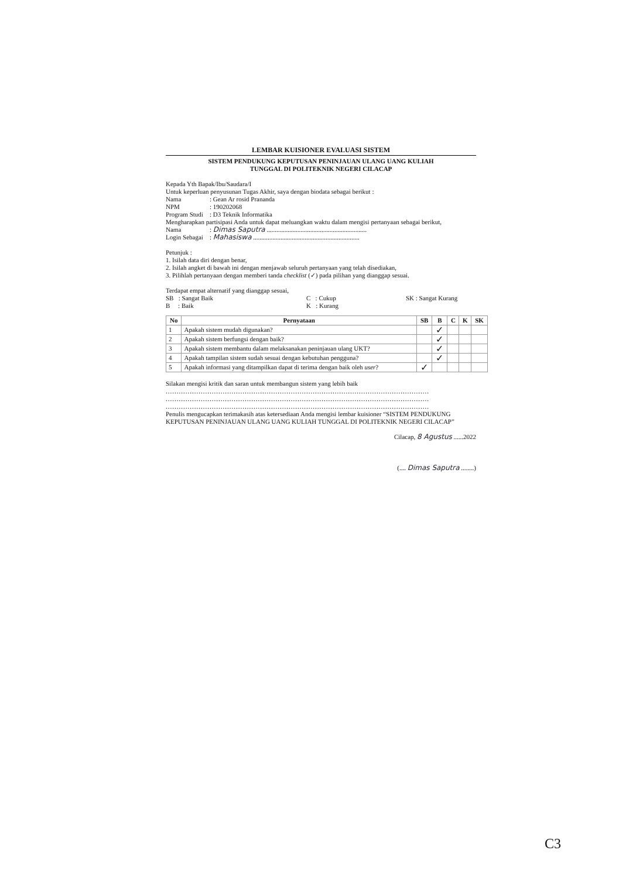LEMBAR KUISIONER EVALUASI SISTEM
SISTEM PENDUKUNG KEPUTUSAN PENINJAUAN ULANG UANG KULIAH
TUNGGAL DI POLITEKNIK NEGERI CILACAP
Kepada Yth Bapak/Ibu/Saudara/I
Untuk keperluan penyusunan Tugas Akhir, saya dengan biodata sebagai berikut :
Nama: Gean Ar rosid Prananda
NPM: 190202068
Program Studi: D3 Teknik Informatika
Mengharapkan partisipasi Anda untuk dapat meluangkan waktu dalam mengisi pertanyaan sebagai berikut,
Nama: Dimas Saputra ..............................................................
Login Sebagai: Mahasiswa ..................................................................
Petunjuk :
1. Isilah data diri dengan benar,
2. Isilah angket di bawah ini dengan menjawab seluruh pertanyaan yang telah disediakan,
3. Pilihlah pertanyaan dengan memberi tanda checklist (✓) pada pilihan yang dianggap sesuai.
Terdapat empat alternatif yang dianggap sesuai,
SB : Sangat Baik C : Cukup SK : Sangat Kurang
B : Baik K : Kurang
| No | Pernyataan | SB | B | C | K | SK |
| --- | --- | --- | --- | --- | --- | --- |
| 1 | Apakah sistem mudah digunakan? | | ✓ | | | |
| 2 | Apakah sistem berfungsi dengan baik? | | ✓ | | | |
| 3 | Apakah sistem membantu dalam melaksanakan peninjauan ulang UKT? | | ✓ | | | |
| 4 | Apakah tampilan sistem sudah sesuai dengan kebutuhan pengguna? | | ✓ | | | |
| 5 | Apakah informasi yang ditampilkan dapat di terima dengan baik oleh user ? | ✓ | | | | |
Silakan mengisi kritik dan saran untuk membangun sistem yang lebih baik
........................................................................................................................
........................................................................................................................
........................................................................................................................
Penulis mengucapkan terimakasih atas ketersediaan Anda mengisi lembar kuisioner “SISTEM PENDUKUNG KEPUTUSAN PENINJAUAN ULANG UANG KULIAH TUNGGAL DI POLITEKNIK NEGERI CILACAP”
Cilacap, 8 Agustus ......2022
(.... Dimas Saputra ........)
C3